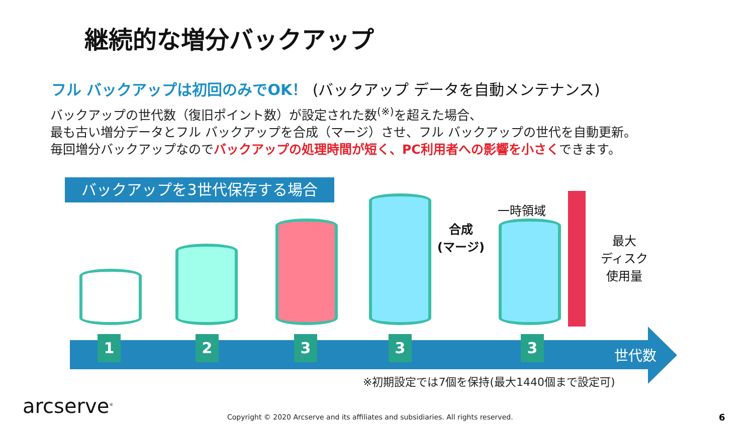継続的な増分バックアップ
フル バックアップは初回のみでOK！ (バックアップ データを自動メンテナンス)
バックアップの世代数（復旧ポイント数）が設定された数<sup>(※)</sup>を超えた場合、
最も古い増分データとフル バックアップを合成（マージ）させ、フル バックアップの世代を自動更新。
毎回増分バックアップなのでバックアップの処理時間が短く、PC利用者への影響を小さくできます。
バックアップを3世代保存する場合
一時領域
合成
(マージ)
最大
ディスク
使用量
1 2 3 3 3
世代数
※初期設定では7個を保持(最大1440個まで設定可)
arcserve<sup>®</sup>
Copyright © 2020 Arcserve and its affiliates and subsidiaries. All rights reserved.
6